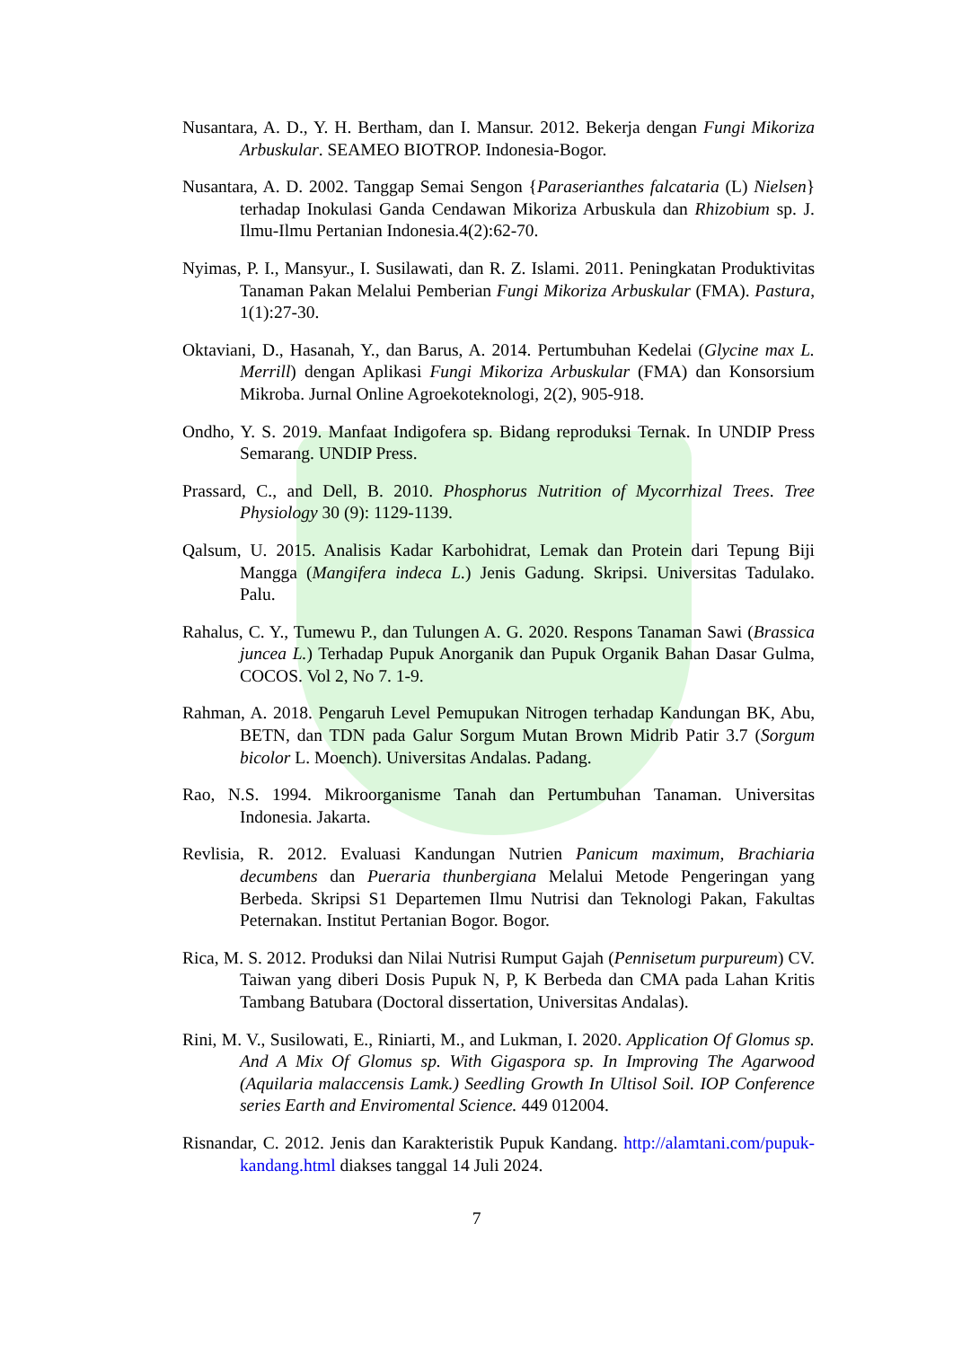Nusantara, A. D., Y. H. Bertham, dan I. Mansur. 2012. Bekerja dengan Fungi Mikoriza Arbuskular. SEAMEO BIOTROP. Indonesia-Bogor.
Nusantara, A. D. 2002. Tanggap Semai Sengon {Paraserianthes falcataria (L) Nielsen} terhadap Inokulasi Ganda Cendawan Mikoriza Arbuskula dan Rhizobium sp. J. Ilmu-Ilmu Pertanian Indonesia.4(2):62-70.
Nyimas, P. I., Mansyur., I. Susilawati, dan R. Z. Islami. 2011. Peningkatan Produktivitas Tanaman Pakan Melalui Pemberian Fungi Mikoriza Arbuskular (FMA). Pastura, 1(1):27-30.
Oktaviani, D., Hasanah, Y., dan Barus, A. 2014. Pertumbuhan Kedelai (Glycine max L. Merrill) dengan Aplikasi Fungi Mikoriza Arbuskular (FMA) dan Konsorsium Mikroba. Jurnal Online Agroekoteknologi, 2(2), 905-918.
Ondho, Y. S. 2019. Manfaat Indigofera sp. Bidang reproduksi Ternak. In UNDIP Press Semarang. UNDIP Press.
Prassard, C., and Dell, B. 2010. Phosphorus Nutrition of Mycorrhizal Trees. Tree Physiology 30 (9): 1129-1139.
Qalsum, U. 2015. Analisis Kadar Karbohidrat, Lemak dan Protein dari Tepung Biji Mangga (Mangifera indeca L.) Jenis Gadung. Skripsi. Universitas Tadulako. Palu.
Rahalus, C. Y., Tumewu P., dan Tulungen A. G. 2020. Respons Tanaman Sawi (Brassica juncea L.) Terhadap Pupuk Anorganik dan Pupuk Organik Bahan Dasar Gulma, COCOS. Vol 2, No 7. 1-9.
Rahman, A. 2018. Pengaruh Level Pemupukan Nitrogen terhadap Kandungan BK, Abu, BETN, dan TDN pada Galur Sorgum Mutan Brown Midrib Patir 3.7 (Sorgum bicolor L. Moench). Universitas Andalas. Padang.
Rao, N.S. 1994. Mikroorganisme Tanah dan Pertumbuhan Tanaman. Universitas Indonesia. Jakarta.
Revlisia, R. 2012. Evaluasi Kandungan Nutrien Panicum maximum, Brachiaria decumbens dan Pueraria thunbergiana Melalui Metode Pengeringan yang Berbeda. Skripsi S1 Departemen Ilmu Nutrisi dan Teknologi Pakan, Fakultas Peternakan. Institut Pertanian Bogor. Bogor.
Rica, M. S. 2012. Produksi dan Nilai Nutrisi Rumput Gajah (Pennisetum purpureum) CV. Taiwan yang diberi Dosis Pupuk N, P, K Berbeda dan CMA pada Lahan Kritis Tambang Batubara (Doctoral dissertation, Universitas Andalas).
Rini, M. V., Susilowati, E., Riniarti, M., and Lukman, I. 2020. Application Of Glomus sp. And A Mix Of Glomus sp. With Gigaspora sp. In Improving The Agarwood (Aquilaria malaccensis Lamk.) Seedling Growth In Ultisol Soil. IOP Conference series Earth and Enviromental Science. 449 012004.
Risnandar, C. 2012. Jenis dan Karakteristik Pupuk Kandang. http://alamtani.com/pupuk-kandang.html diakses tanggal 14 Juli 2024.
7